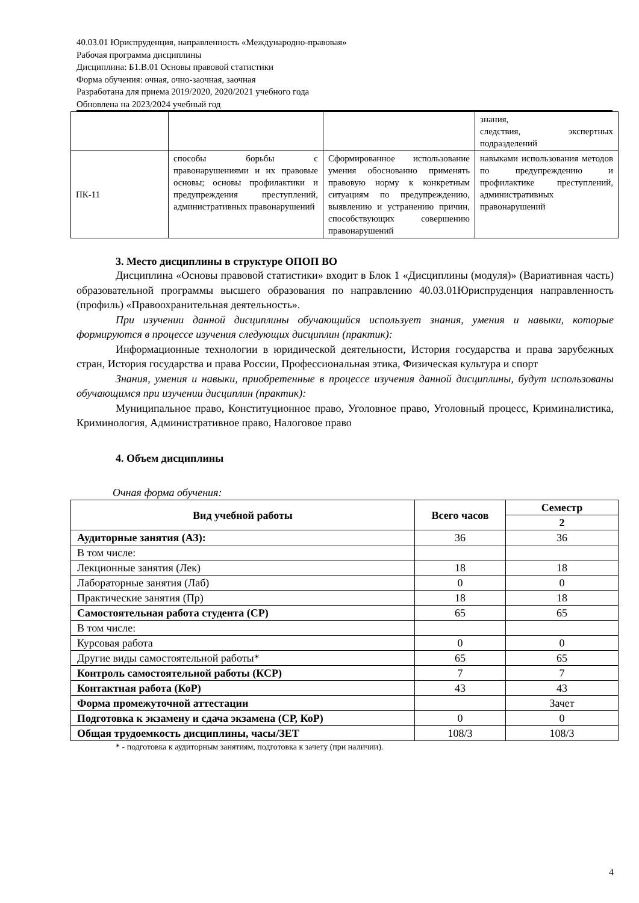40.03.01 Юриспруденция, направленность «Международно-правовая»
Рабочая программа дисциплины
Дисциплина: Б1.В.01 Основы правовой статистики
Форма обучения: очная, очно-заочная, заочная
Разработана для приема 2019/2020, 2020/2021 учебного года
Обновлена на 2023/2024 учебный год
| | | | знания, следствия, экспертных подразделений |
| ПК-11 | способы борьбы с правонарушениями и их правовые основы; основы профилактики и предупреждения преступлений, административных правонарушений | Сформированное использование умения обоснованно применять правовую норму к конкретным ситуациям по предупреждению, выявлению и устранению причин, способствующих совершению правонарушений | навыками использования методов по предупреждению и профилактике преступлений, административных правонарушений |
3. Место дисциплины в структуре ОПОП ВО
Дисциплина «Основы правовой статистики» входит в Блок 1 «Дисциплины (модуля)» (Вариативная часть) образовательной программы высшего образования по направлению 40.03.01Юриспруденция направленность (профиль) «Правоохранительная деятельность».
При изучении данной дисциплины обучающийся использует знания, умения и навыки, которые формируются в процессе изучения следующих дисциплин (практик):
Информационные технологии в юридической деятельности, История государства и права зарубежных стран, История государства и права России, Профессиональная этика, Физическая культура и спорт
Знания, умения и навыки, приобретенные в процессе изучения данной дисциплины, будут использованы обучающимся при изучении дисциплин (практик):
Муниципальное право, Конституционное право, Уголовное право, Уголовный процесс, Криминалистика, Криминология, Административное право, Налоговое право
4. Объем дисциплины
Очная форма обучения:
| Вид учебной работы | Всего часов | Семестр |
| --- | --- | --- |
| | | 2 |
| Аудиторные занятия (АЗ): | 36 | 36 |
| В том числе: | | |
| Лекционные занятия (Лек) | 18 | 18 |
| Лабораторные занятия (Лаб) | 0 | 0 |
| Практические занятия (Пр) | 18 | 18 |
| Самостоятельная работа студента (СР) | 65 | 65 |
| В том числе: | | |
| Курсовая работа | 0 | 0 |
| Другие виды самостоятельной работы* | 65 | 65 |
| Контроль самостоятельной работы (КСР) | 7 | 7 |
| Контактная работа (КоР) | 43 | 43 |
| Форма промежуточной аттестации | | Зачет |
| Подготовка к экзамену и сдача экзамена (СР, КоР) | 0 | 0 |
| Общая трудоемкость дисциплины, часы/ЗЕТ | 108/3 | 108/3 |
* - подготовка к аудиторным занятиям, подготовка к зачету (при наличии).
4